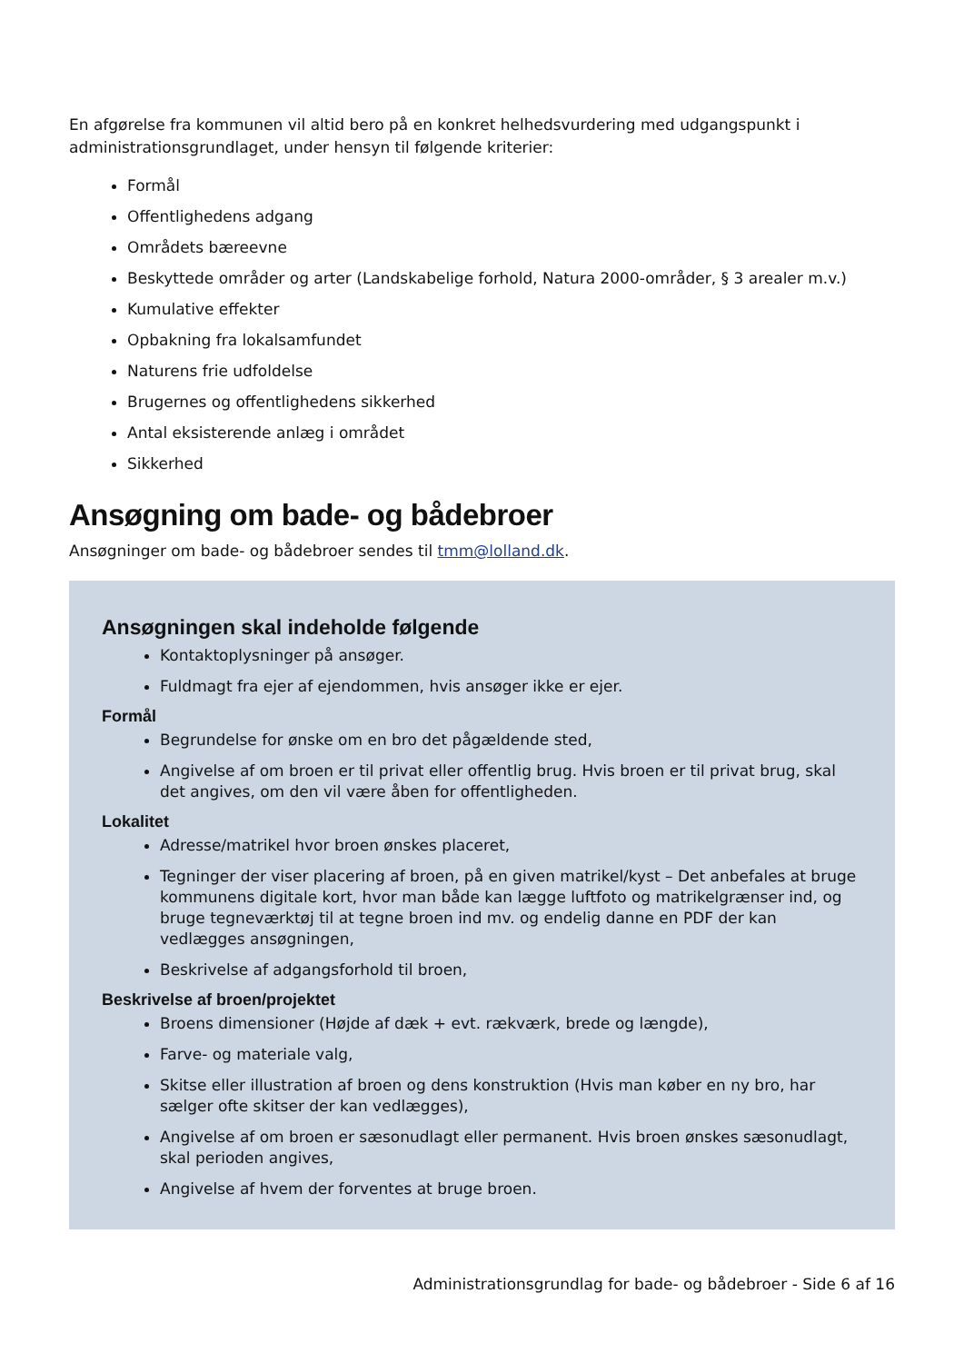En afgørelse fra kommunen vil altid bero på en konkret helhedsvurdering med udgangspunkt i administrationsgrundlaget, under hensyn til følgende kriterier:
Formål
Offentlighedens adgang
Områdets bæreevne
Beskyttede områder og arter (Landskabelige forhold, Natura 2000-områder, § 3 arealer m.v.)
Kumulative effekter
Opbakning fra lokalsamfundet
Naturens frie udfoldelse
Brugernes og offentlighedens sikkerhed
Antal eksisterende anlæg i området
Sikkerhed
Ansøgning om bade- og bådebroer
Ansøgninger om bade- og bådebroer sendes til tmm@lolland.dk.
Ansøgningen skal indeholde følgende
Kontaktoplysninger på ansøger.
Fuldmagt fra ejer af ejendommen, hvis ansøger ikke er ejer.
Formål
Begrundelse for ønske om en bro det pågældende sted,
Angivelse af om broen er til privat eller offentlig brug. Hvis broen er til privat brug, skal det angives, om den vil være åben for offentligheden.
Lokalitet
Adresse/matrikel hvor broen ønskes placeret,
Tegninger der viser placering af broen, på en given matrikel/kyst – Det anbefales at bruge kommunens digitale kort, hvor man både kan lægge luftfoto og matrikelgrænser ind, og bruge tegneværktøj til at tegne broen ind mv. og endelig danne en PDF der kan vedlægges ansøgningen,
Beskrivelse af adgangsforhold til broen,
Beskrivelse af broen/projektet
Broens dimensioner (Højde af dæk + evt. rækværk, brede og længde),
Farve- og materiale valg,
Skitse eller illustration af broen og dens konstruktion (Hvis man køber en ny bro, har sælger ofte skitser der kan vedlægges),
Angivelse af om broen er sæsonudlagt eller permanent. Hvis broen ønskes sæsonudlagt, skal perioden angives,
Angivelse af hvem der forventes at bruge broen.
Administrationsgrundlag for bade- og bådebroer - Side 6 af 16